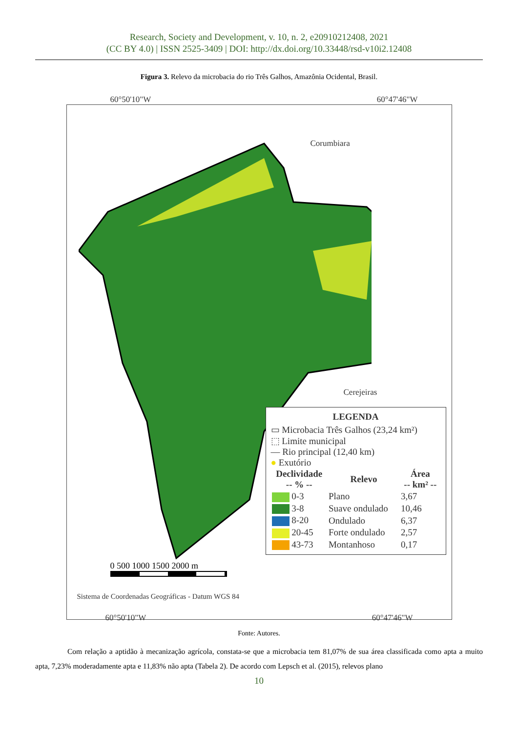Research, Society and Development, v. 10, n. 2, e20910212408, 2021
(CC BY 4.0) | ISSN 2525-3409 | DOI: http://dx.doi.org/10.33448/rsd-v10i2.12408
Figura 3. Relevo da microbacia do rio Três Galhos, Amazônia Ocidental, Brasil.
60°50'10"W 60°47'46"W
Corumbiara
Cerejeiras
LEGENDA
▭ Microbacia Três Galhos (23,24 km²)
⬚ Limite municipal
— Rio principal (12,40 km)
● Exutório
| Declividade -- % -- | Relevo | Área -- km² -- |
| --- | --- | --- |
| 0-3 | Plano | 3,67 |
| 3-8 | Suave ondulado | 10,46 |
| 8-20 | Ondulado | 6,37 |
| 20-45 | Forte ondulado | 2,57 |
| 43-73 | Montanhoso | 0,17 |
0 500 1000 1500 2000 m
Sistema de Coordenadas Geográficas - Datum WGS 84
60°50'10"W 60°47'46"W
Fonte: Autores.
Com relação a aptidão à mecanização agrícola, constata-se que a microbacia tem 81,07% de sua área classificada como apta a muito apta, 7,23% moderadamente apta e 11,83% não apta (Tabela 2). De acordo com Lepsch et al. (2015), relevos plano
10